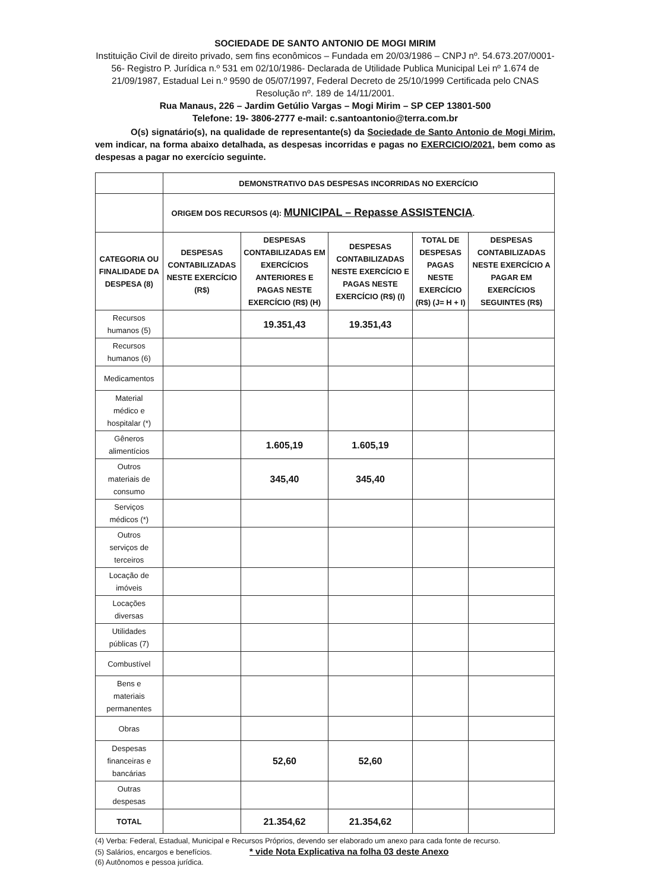SOCIEDADE DE SANTO ANTONIO DE MOGI MIRIM
Instituição Civil de direito privado, sem fins econômicos – Fundada em 20/03/1986 – CNPJ nº. 54.673.207/0001-56- Registro P. Jurídica n.º 531 em 02/10/1986- Declarada de Utilidade Publica Municipal Lei nº 1.674 de 21/09/1987, Estadual Lei n.º 9590 de 05/07/1997, Federal Decreto de 25/10/1999 Certificada pelo CNAS Resolução nº. 189 de 14/11/2001.
Rua Manaus, 226 – Jardim Getúlio Vargas – Mogi Mirim – SP CEP 13801-500
Telefone: 19- 3806-2777 e-mail: c.santoantonio@terra.com.br
O(s) signatário(s), na qualidade de representante(s) da Sociedade de Santo Antonio de Mogi Mirim, vem indicar, na forma abaixo detalhada, as despesas incorridas e pagas no EXERCICIO/2021, bem como as despesas a pagar no exercício seguinte.
| | DEMONSTRATIVO DAS DESPESAS INCORRIDAS NO EXERCÍCIO | | | | |
| | ORIGEM DOS RECURSOS (4): MUNICIPAL – Repasse ASSISTENCIA . | | | | |
| CATEGORIA OU FINALIDADE DA DESPESA (8) | DESPESAS CONTABILIZADAS NESTE EXERCÍCIO (R$) | DESPESAS CONTABILIZADAS EM EXERCÍCIOS ANTERIORES E PAGAS NESTE EXERCÍCIO (R$) (H) | DESPESAS CONTABILIZADAS NESTE EXERCÍCIO E PAGAS NESTE EXERCÍCIO (R$) (I) | TOTAL DE DESPESAS PAGAS NESTE EXERCÍCIO (R$) (J= H + I) | DESPESAS CONTABILIZADAS NESTE EXERCÍCIO A PAGAR EM EXERCÍCIOS SEGUINTES (R$) |
| Recursos humanos (5) | | 19.351,43 | 19.351,43 | | |
| Recursos humanos (6) | | | | | |
| Medicamentos | | | | | |
| Material médico e hospitalar (*) | | | | | |
| Gêneros alimentícios | | 1.605,19 | 1.605,19 | | |
| Outros materiais de consumo | | 345,40 | 345,40 | | |
| Serviços médicos (*) | | | | | |
| Outros serviços de terceiros | | | | | |
| Locação de imóveis | | | | | |
| Locações diversas | | | | | |
| Utilidades públicas (7) | | | | | |
| Combustível | | | | | |
| Bens e materiais permanentes | | | | | |
| Obras | | | | | |
| Despesas financeiras e bancárias | | 52,60 | 52,60 | | |
| Outras despesas | | | | | |
| TOTAL | | 21.354,62 | 21.354,62 | | |
(4) Verba: Federal, Estadual, Municipal e Recursos Próprios, devendo ser elaborado um anexo para cada fonte de recurso.
(5) Salários, encargos e benefícios. * vide Nota Explicativa na folha 03 deste Anexo
(6) Autônomos e pessoa jurídica.